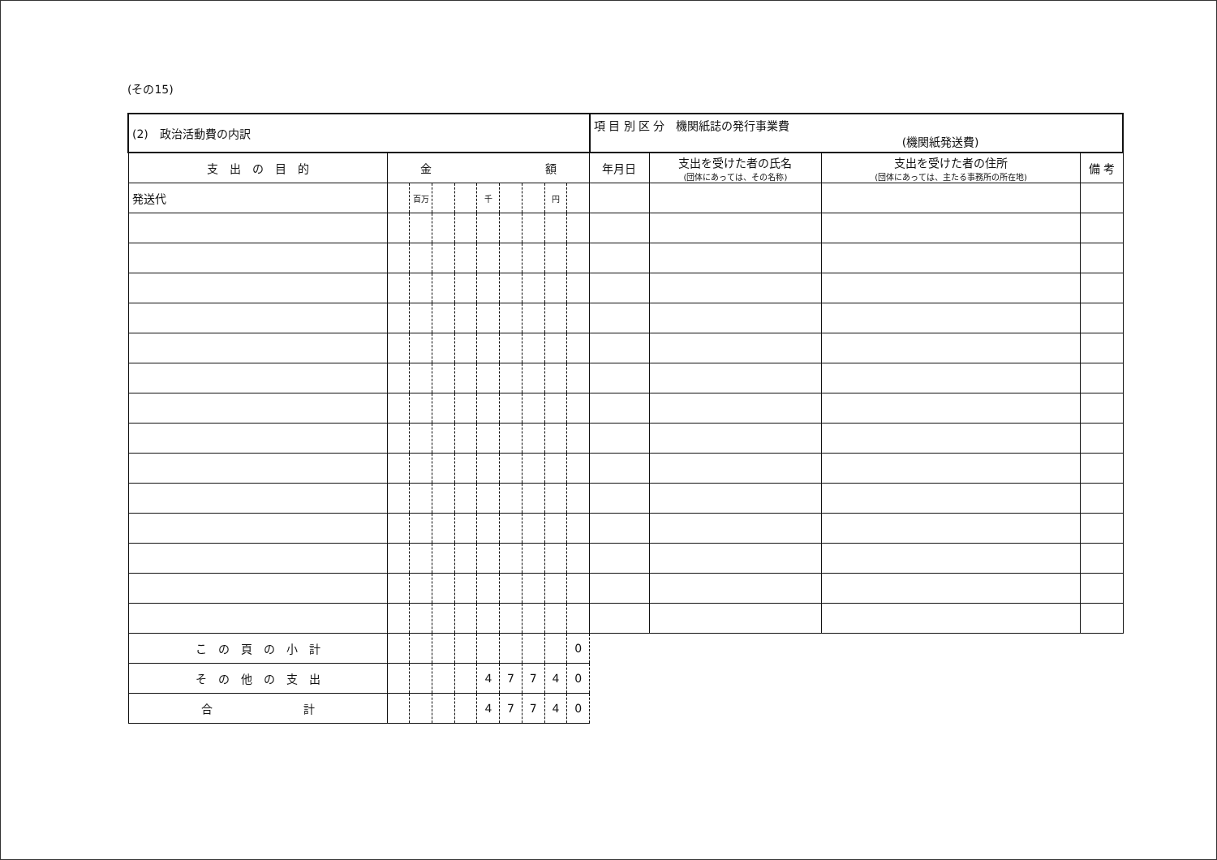(その15)
| (2) 政治活動費の内訳 | | | | | | | | | | 項 目 別 区 分 機関紙誌の発行事業費 (機関紙発送費) | | | |
| 支 出 の 目 的 | 金 額 | | | | | | | | | 年月日 | 支出を受けた者の氏名 (団体にあっては、その名称) | 支出を受けた者の住所 (団体にあっては、主たる事務所の所在地) | 備 考 |
| 発送代 | | 百万 | | | 千 | | | 円 | | | | | |
| こ の 頁 の 小 計 | | | | | | | | | 0 | | | | |
| そ の 他 の 支 出 | | | | | 4 | 7 | 7 | 4 | 0 | | | | |
| 合 計 | | | | | 4 | 7 | 7 | 4 | 0 | | | | |